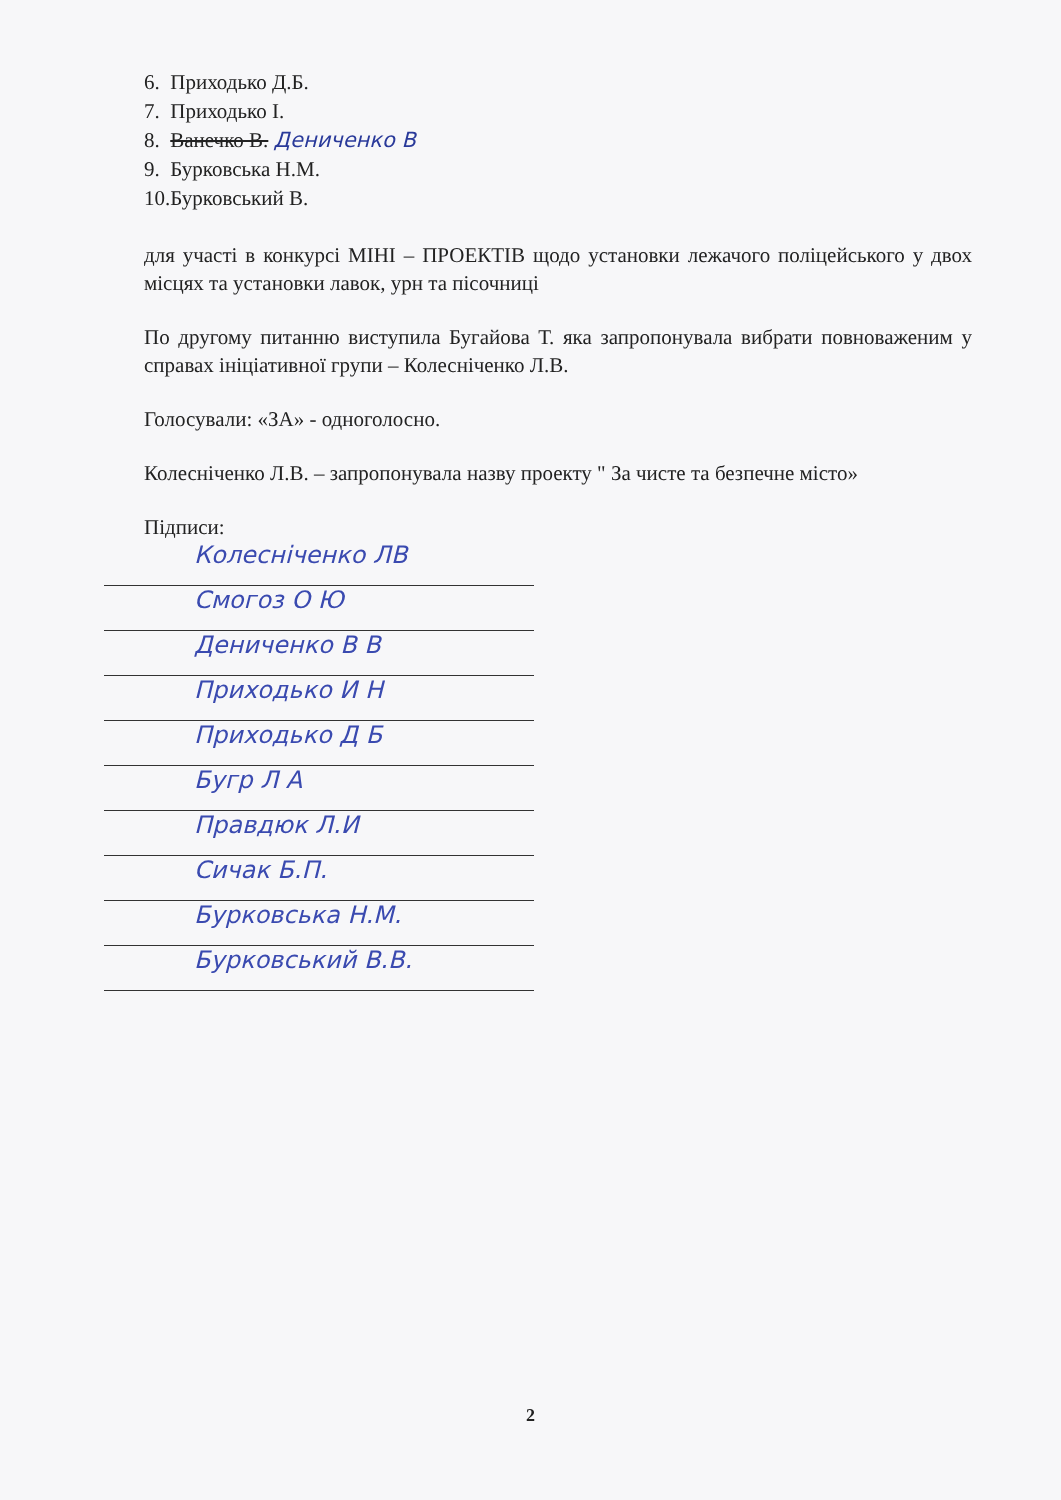6. Приходько Д.Б.
7. Приходько І.
8. Ванечко В. Дениченко В
9. Бурковська Н.М.
10.Бурковський В.
для участі в конкурсі МІНІ – ПРОЕКТІВ щодо установки лежачого поліцейського у двох місцях та установки лавок, урн та пісочниці
По другому питанню виступила Бугайова Т. яка запропонувала вибрати повноваженим у справах ініціативної групи – Колесніченко Л.В.
Голосували: «ЗА» - одноголосно.
Колесніченко Л.В. – запропонувала назву проекту " За чисте та безпечне місто»
Підписи:
Колесніченко ЛВ
Смогоз О Ю
Дениченко В В
Приходько И Н
Приходько Д Б
Бугр Л А
Правдюк Л.И
Сичак Б.П.
Бурковська Н.М.
Бурковський В.В.
2